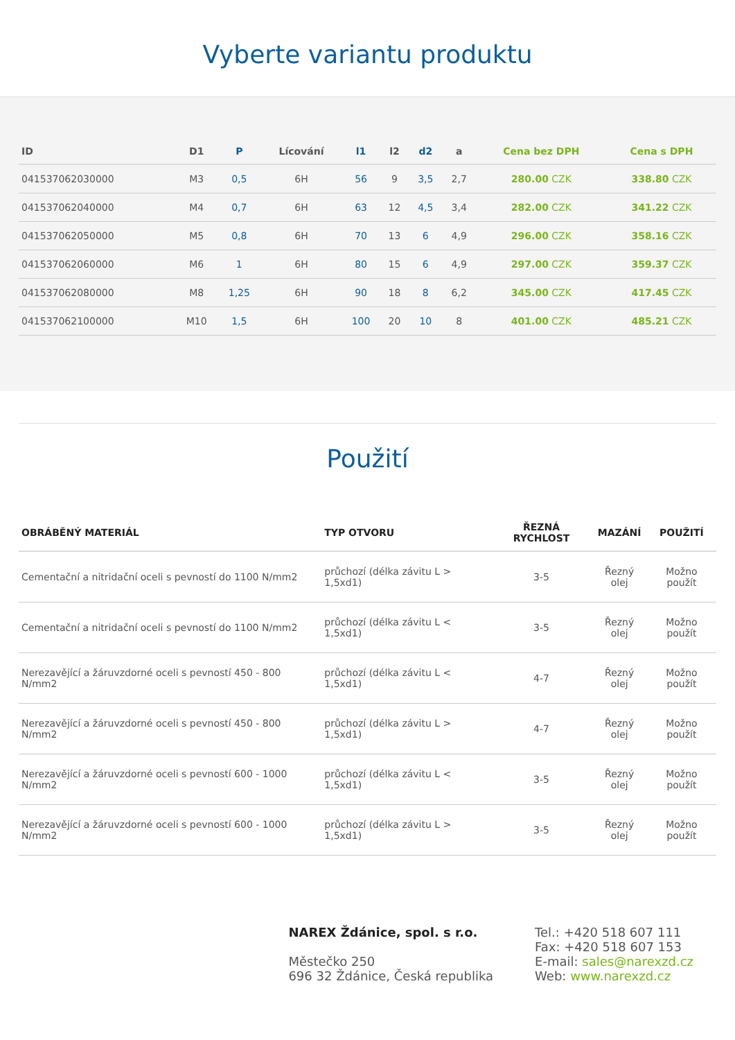Vyberte variantu produktu
| ID | D1 | P | Lícování | l1 | l2 | d2 | a | Cena bez DPH | Cena s DPH |
| --- | --- | --- | --- | --- | --- | --- | --- | --- | --- |
| 041537062030000 | M3 | 0,5 | 6H | 56 | 9 | 3,5 | 2,7 | 280.00 CZK | 338.80 CZK |
| 041537062040000 | M4 | 0,7 | 6H | 63 | 12 | 4,5 | 3,4 | 282.00 CZK | 341.22 CZK |
| 041537062050000 | M5 | 0,8 | 6H | 70 | 13 | 6 | 4,9 | 296.00 CZK | 358.16 CZK |
| 041537062060000 | M6 | 1 | 6H | 80 | 15 | 6 | 4,9 | 297.00 CZK | 359.37 CZK |
| 041537062080000 | M8 | 1,25 | 6H | 90 | 18 | 8 | 6,2 | 345.00 CZK | 417.45 CZK |
| 041537062100000 | M10 | 1,5 | 6H | 100 | 20 | 10 | 8 | 401.00 CZK | 485.21 CZK |
Použití
| OBRÁBĚNÝ MATERIÁL | TYP OTVORU | ŘEZNÁ RYCHLOST | MAZÁNÍ | POUŽITÍ |
| --- | --- | --- | --- | --- |
| Cementační a nitridační oceli s pevností do 1100 N/mm2 | průchozí (délka závitu L > 1,5xd1) | 3-5 | Řezný olej | Možno použít |
| Cementační a nitridační oceli s pevností do 1100 N/mm2 | průchozí (délka závitu L < 1,5xd1) | 3-5 | Řezný olej | Možno použít |
| Nerezavějící a žáruvzdorné oceli s pevností 450 - 800 N/mm2 | průchozí (délka závitu L < 1,5xd1) | 4-7 | Řezný olej | Možno použít |
| Nerezavějící a žáruvzdorné oceli s pevností 450 - 800 N/mm2 | průchozí (délka závitu L > 1,5xd1) | 4-7 | Řezný olej | Možno použít |
| Nerezavějící a žáruvzdorné oceli s pevností 600 - 1000 N/mm2 | průchozí (délka závitu L < 1,5xd1) | 3-5 | Řezný olej | Možno použít |
| Nerezavějící a žáruvzdorné oceli s pevností 600 - 1000 N/mm2 | průchozí (délka závitu L > 1,5xd1) | 3-5 | Řezný olej | Možno použít |
NAREX Ždánice, spol. s r.o.
Městečko 250
696 32 Ždánice, Česká republika
Tel.: +420 518 607 111
Fax: +420 518 607 153
E-mail: sales@narexzd.cz
Web: www.narexzd.cz